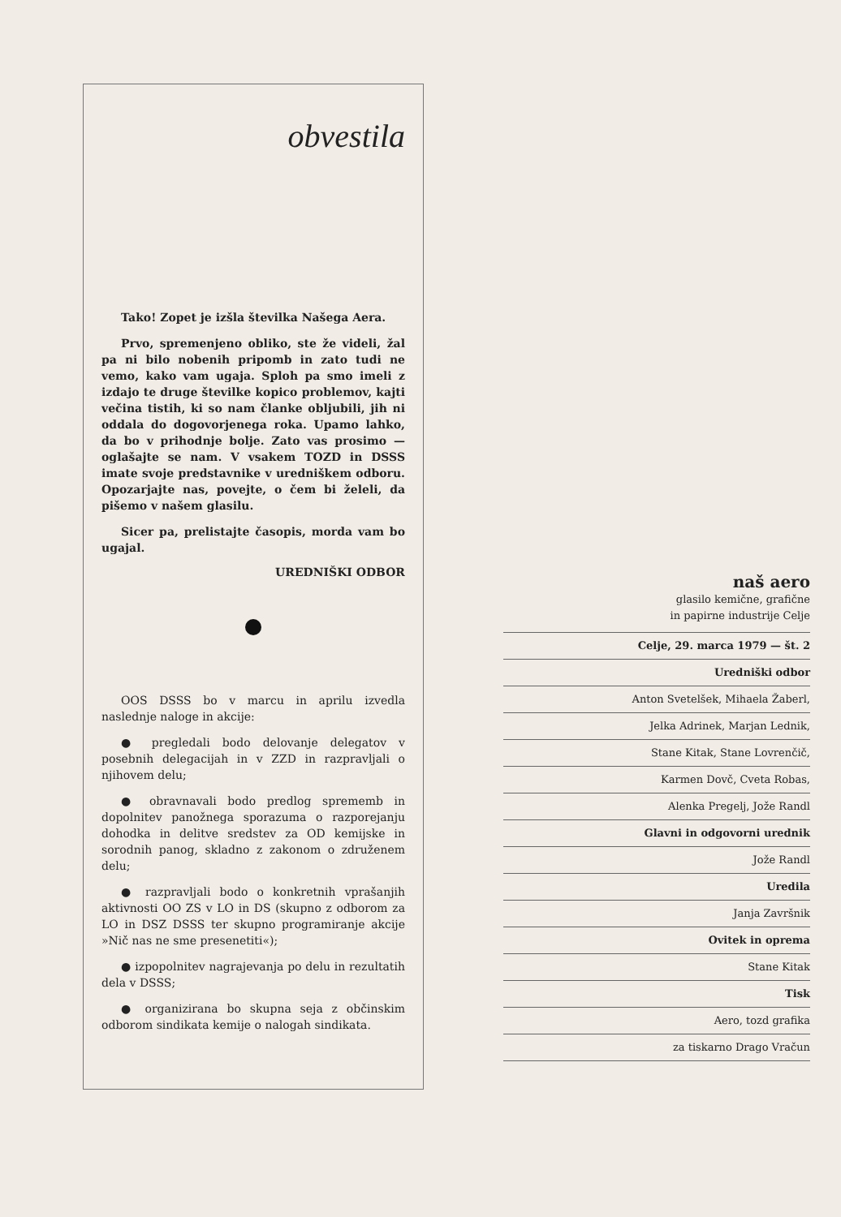obvestila
Tako! Zopet je izšla številka Našega Aera.
Prvo, spremenjeno obliko, ste že videli, žal pa ni bilo nobenih pripomb in zato tudi ne vemo, kako vam ugaja. Sploh pa smo imeli z izdajo te druge številke kopico problemov, kajti večina tistih, ki so nam članke obljubili, jih ni oddala do dogovorjenega roka. Upamo lahko, da bo v prihodnje bolje. Zato vas prosimo — oglašajte se nam. V vsakem TOZD in DSSS imate svoje predstavnike v uredniškem odboru. Opozarjajte nas, povejte, o čem bi želeli, da pišemo v našem glasilu.
Sicer pa, prelistajte časopis, morda vam bo ugajal.
UREDNIŠKI ODBOR
OOS DSSS bo v marcu in aprilu izvedla naslednje naloge in akcije:
● pregledali bodo delovanje delegatov v posebnih delegacijah in v ZZD in razpravljali o njihovem delu;
● obravnavali bodo predlog sprememb in dopolnitev panožnega sporazuma o razporejanju dohodka in delitve sredstev za OD kemijske in sorodnih panog, skladno z zakonom o združenem delu;
● razpravljali bodo o konkretnih vprašanjih aktivnosti OO ZS v LO in DS (skupno z odborom za LO in DSZ DSSS ter skupno programiranje akcije »Nič nas ne sme presenetiti«);
● izpopolnitev nagrajevanja po delu in rezultatih dela v DSSS;
● organizirana bo skupna seja z občinskim odborom sindikata kemije o nalogah sindikata.
naš aero
glasilo kemične, grafične
in papirne industrije Celje
Celje, 29. marca 1979 — št. 2
Uredniški odbor
Anton Svetelšek, Mihaela Žaberl,
Jelka Adrinek, Marjan Lednik,
Stane Kitak, Stane Lovrenčič,
Karmen Dovč, Cveta Robas,
Alenka Pregelj, Jože Randl
Glavni in odgovorni urednik
Jože Randl
Uredila
Janja Završnik
Ovitek in oprema
Stane Kitak
Tisk
Aero, tozd grafika
za tiskarno Drago Vračun